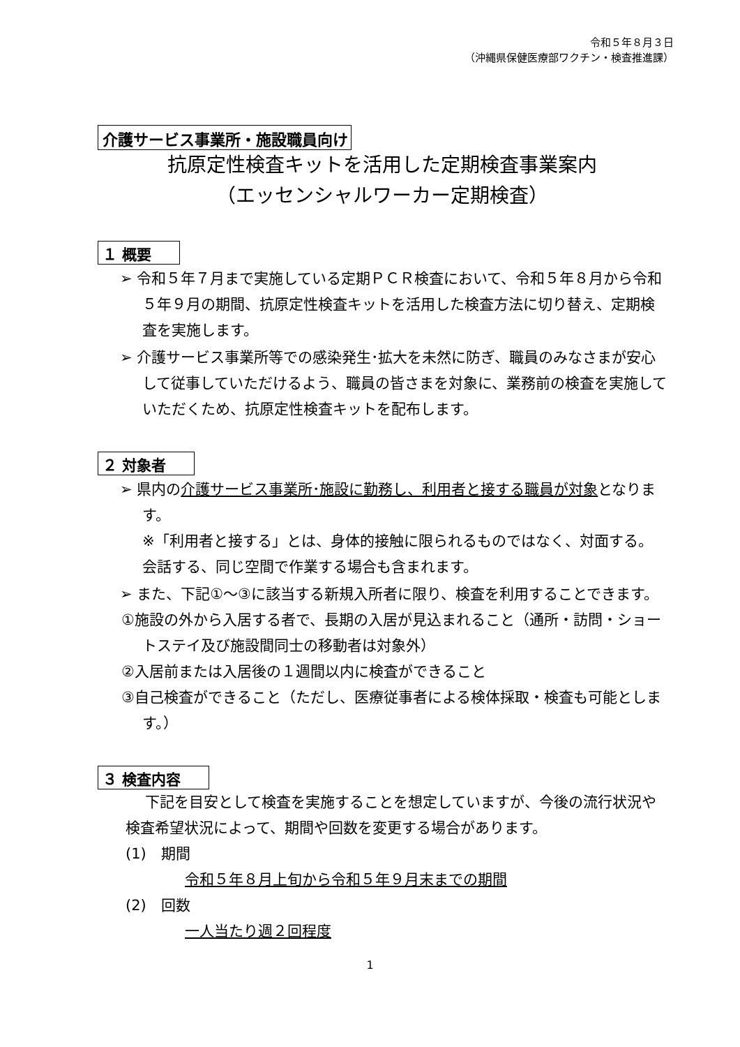令和５年８月３日
（沖縄県保健医療部ワクチン・検査推進課）
介護サービス事業所・施設職員向け
抗原定性検査キットを活用した定期検査事業案内
（エッセンシャルワーカー定期検査）
１ 概要
➢ 令和５年７月まで実施している定期ＰＣＲ検査において、令和５年８月から令和５年９月の期間、抗原定性検査キットを活用した検査方法に切り替え、定期検査を実施します。
➢ 介護サービス事業所等での感染発生･拡大を未然に防ぎ、職員のみなさまが安心して従事していただけるよう、職員の皆さまを対象に、業務前の検査を実施していただくため、抗原定性検査キットを配布します。
２ 対象者
➢ 県内の介護サービス事業所･施設に勤務し、利用者と接する職員が対象となります。
※「利用者と接する」とは、身体的接触に限られるものではなく、対面する。会話する、同じ空間で作業する場合も含まれます。
➢ また、下記①～③に該当する新規入所者に限り、検査を利用することできます。
①施設の外から入居する者で、長期の入居が見込まれること（通所・訪問・ショートステイ及び施設間同士の移動者は対象外）
②入居前または入居後の１週間以内に検査ができること
③自己検査ができること（ただし、医療従事者による検体採取・検査も可能とします。）
３ 検査内容
下記を目安として検査を実施することを想定していますが、今後の流行状況や検査希望状況によって、期間や回数を変更する場合があります。
(1)　期間
令和５年８月上旬から令和５年９月末までの期間
(2)　回数
一人当たり週２回程度
1